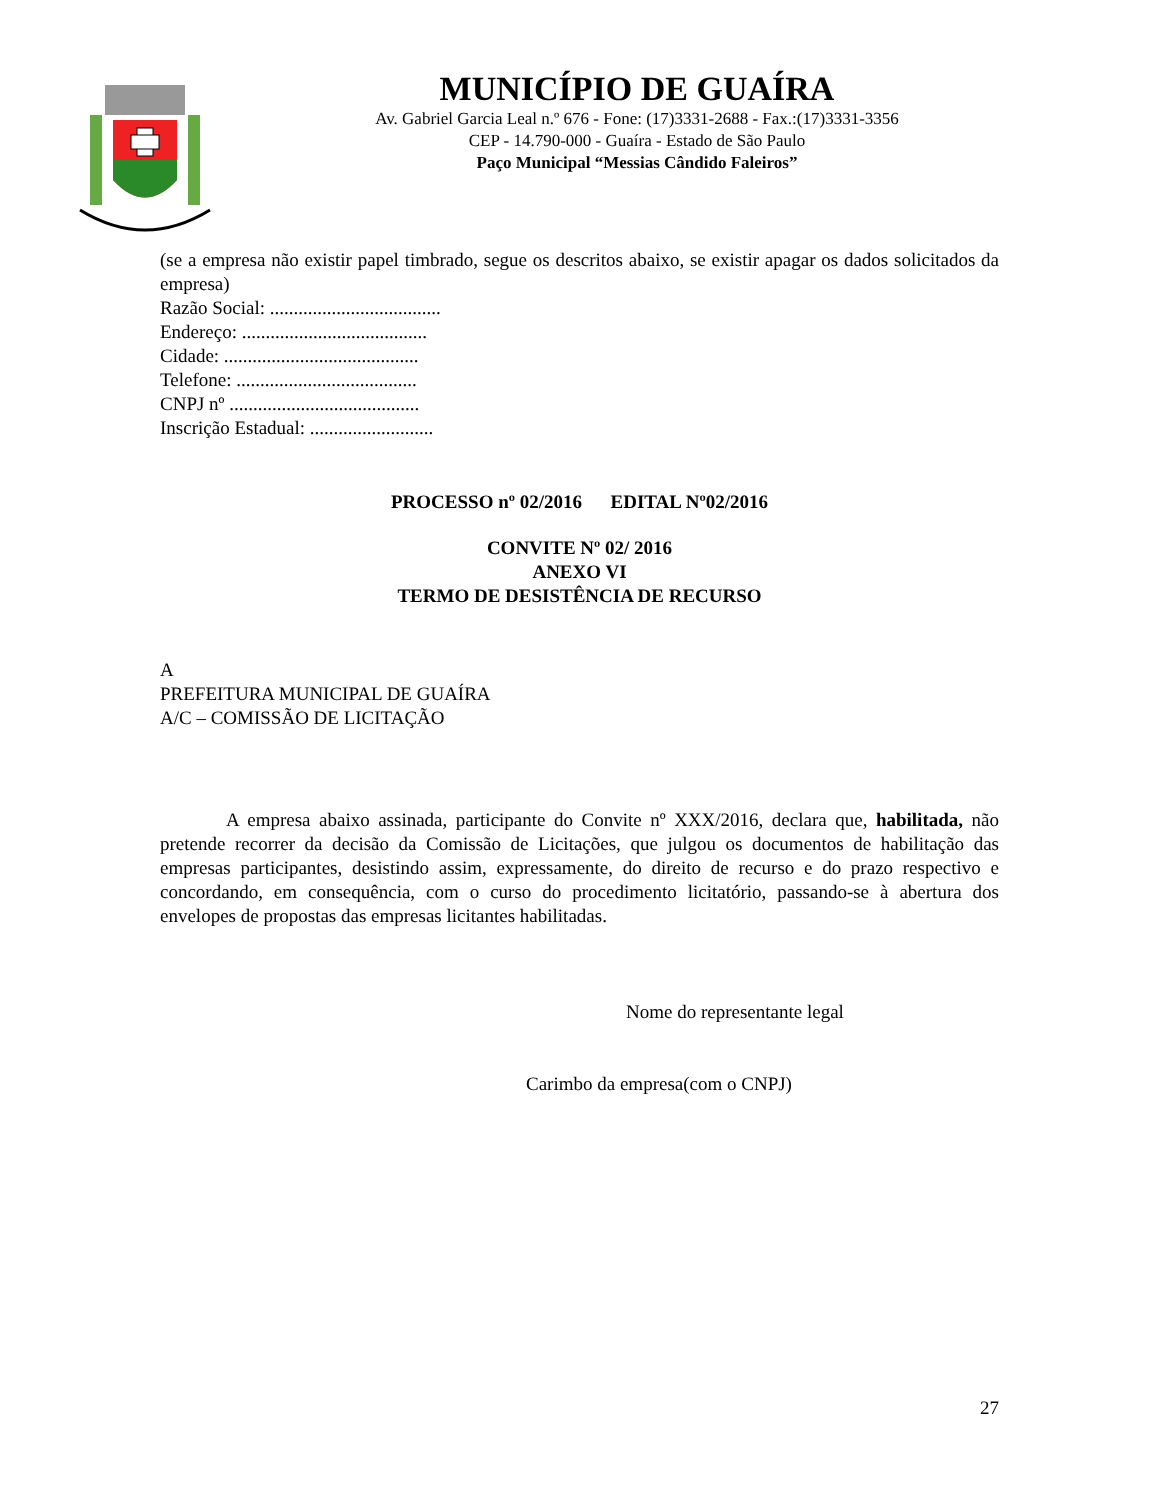MUNICÍPIO DE GUAÍRA
Av. Gabriel Garcia Leal n.º 676 - Fone: (17)3331-2688 - Fax.:(17)3331-3356
CEP - 14.790-000 - Guaíra - Estado de São Paulo
Paço Municipal “Messias Cândido Faleiros”
(se a empresa não existir papel timbrado, segue os descritos abaixo, se existir apagar os dados solicitados da empresa)
Razão Social: ....................................
Endereço: .......................................
Cidade: .........................................
Telefone: ......................................
CNPJ nº ........................................
Inscrição Estadual: ..........................
PROCESSO nº 02/2016 EDITAL Nº02/2016
CONVITE Nº 02/ 2016
ANEXO VI
TERMO DE DESISTÊNCIA DE RECURSO
A
PREFEITURA MUNICIPAL DE GUAÍRA
A/C – COMISSÃO DE LICITAÇÃO
A empresa abaixo assinada, participante do Convite nº XXX/2016, declara que, habilitada, não pretende recorrer da decisão da Comissão de Licitações, que julgou os documentos de habilitação das empresas participantes, desistindo assim, expressamente, do direito de recurso e do prazo respectivo e concordando, em consequência, com o curso do procedimento licitatório, passando-se à abertura dos envelopes de propostas das empresas licitantes habilitadas.
Nome do representante legal
Carimbo da empresa(com o CNPJ)
27